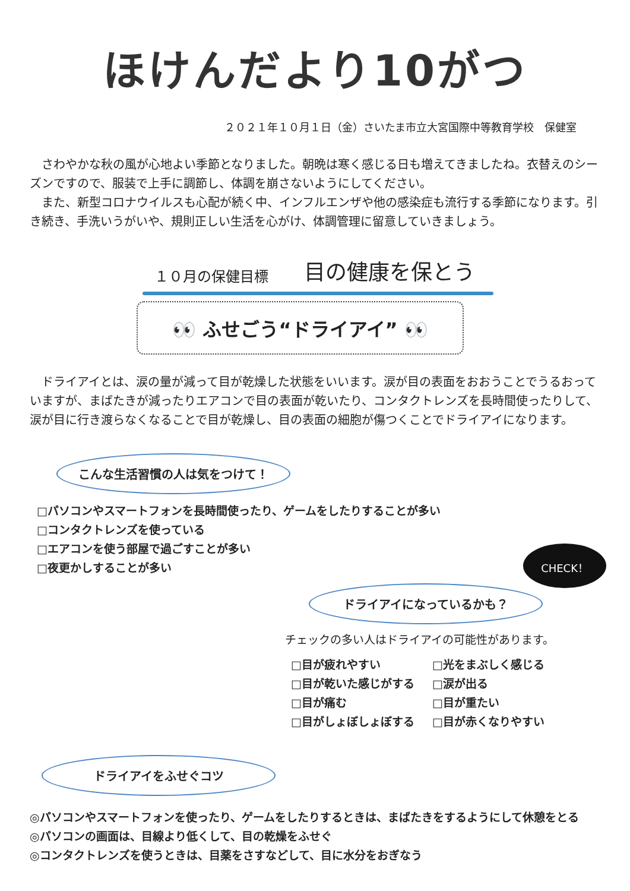ほけんだより10がつ
２０２１年１０月１日（金）さいたま市立大宮国際中等教育学校　保健室
　さわやかな秋の風が心地よい季節となりました。朝晩は寒く感じる日も増えてきましたね。衣替えのシーズンですので、服装で上手に調節し、体調を崩さないようにしてください。
　また、新型コロナウイルスも心配が続く中、インフルエンザや他の感染症も流行する季節になります。引き続き、手洗いうがいや、規則正しい生活を心がけ、体調管理に留意していきましょう。
１０月の保健目標 目の健康を保とう
👀 ふせごう“ドライアイ” 👀
　ドライアイとは、涙の量が減って目が乾燥した状態をいいます。涙が目の表面をおおうことでうるおっていますが、まばたきが減ったりエアコンで目の表面が乾いたり、コンタクトレンズを長時間使ったりして、涙が目に行き渡らなくなることで目が乾燥し、目の表面の細胞が傷つくことでドライアイになります。
こんな生活習慣の人は気をつけて！
□パソコンやスマートフォンを長時間使ったり、ゲームをしたりすることが多い
□コンタクトレンズを使っている
□エアコンを使う部屋で過ごすことが多い
□夜更かしすることが多い
ドライアイになっているかも？
CHECK！
チェックの多い人はドライアイの可能性があります。
□目が疲れやすい
□目が乾いた感じがする
□目が痛む
□目がしょぼしょぼする
□光をまぶしく感じる
□涙が出る
□目が重たい
□目が赤くなりやすい
ドライアイをふせぐコツ
◎パソコンやスマートフォンを使ったり、ゲームをしたりするときは、まばたきをするようにして休憩をとる
◎パソコンの画面は、目線より低くして、目の乾燥をふせぐ
◎コンタクトレンズを使うときは、目薬をさすなどして、目に水分をおぎなう